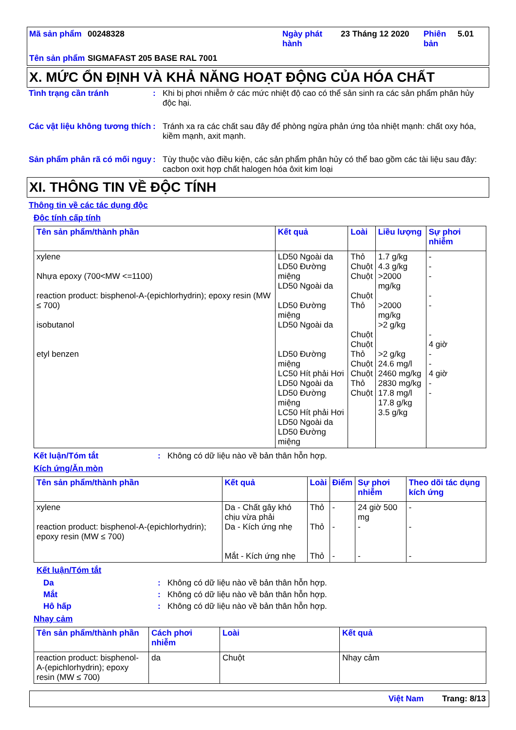Mã sản phẩm
00248328
Ngày phát hành
23 Tháng 12 2020
Phiên bản
5.01
Tên sản phẩm
SIGMAFAST 205 BASE RAL 7001
X. MỨC ỔN ĐỊNH VÀ KHẢ NĂNG HOẠT ĐỘNG CỦA HÓA CHẤT
Tình trạng cần tránh
:
Khi bị phơi nhiễm ở các mức nhiệt độ cao có thể sản sinh ra các sản phẩm phân hủy độc hại.
Các vật liệu không tương thích
:
Tránh xa ra các chất sau đây để phòng ngừa phản ứng tỏa nhiệt mạnh: chất oxy hóa, kiềm mạnh, axit mạnh.
Sản phẩm phân rã có mối nguy
:
Tùy thuộc vào điều kiện, các sản phẩm phân hủy có thể bao gồm các tài liệu sau đây: cacbon oxit hợp chất halogen hóa ôxit kim loại
XI. THÔNG TIN VỀ ĐỘC TÍNH
Thông tin về các tác dụng độc
Độc tính cấp tính
| Tên sản phẩm/thành phần | Kết quả | Loài | Liều lượng | Sự phơi nhiễm |
| --- | --- | --- | --- | --- |
| xylene Nhựa epoxy (700<MW <=1100) reaction product: bisphenol-A-(epichlorhydrin); epoxy resin (MW ≤ 700) isobutanol etyl benzen | LD50 Ngoài da LD50 Đường miệng LD50 Ngoài da LD50 Đường miệng LD50 Ngoài da LD50 Đường miệng LC50 Hít phải Hơi LD50 Ngoài da LD50 Đường miệng LC50 Hít phải Hơi LD50 Ngoài da LD50 Đường miệng | Thỏ Chuột Chuột Chuột Thỏ Chuột Chuột Thỏ Chuột Chuột Thỏ Chuột | 1.7 g/kg 4.3 g/kg >2000 mg/kg >2000 mg/kg >2 g/kg >2 g/kg 24.6 mg/l 2460 mg/kg 2830 mg/kg 17.8 mg/l 17.8 g/kg 3.5 g/kg | - - - - - - 4 giờ - - 4 giờ - - |
Kết luận/Tóm tắt
:
Không có dữ liệu nào về bản thân hỗn hợp.
Kích ứng/Ăn mòn
| Tên sản phẩm/thành phần | Kết quả | Loài | Điểm | Sự phơi nhiễm | Theo dõi tác dụng kích ứng |
| --- | --- | --- | --- | --- | --- |
| xylene reaction product: bisphenol-A-(epichlorhydrin); epoxy resin (MW ≤ 700) | Da - Chất gây khó chịu vừa phải Da - Kích ứng nhẹ Mắt - Kích ứng nhẹ | Thỏ Thỏ Thỏ | - - - | 24 giờ 500 mg - - | - - - |
Kết luận/Tóm tắt
Da
:
Không có dữ liệu nào về bản thân hỗn hợp.
Mắt
:
Không có dữ liệu nào về bản thân hỗn hợp.
Hô hấp
:
Không có dữ liệu nào về bản thân hỗn hợp.
Nhạy cảm
| Tên sản phẩm/thành phần | Cách phơi nhiễm | Loài | Kết quả |
| --- | --- | --- | --- |
| reaction product: bisphenol-A-(epichlorhydrin); epoxy resin (MW ≤ 700) | da | Chuột | Nhạy cảm |
Việt Nam Trang: 8/13